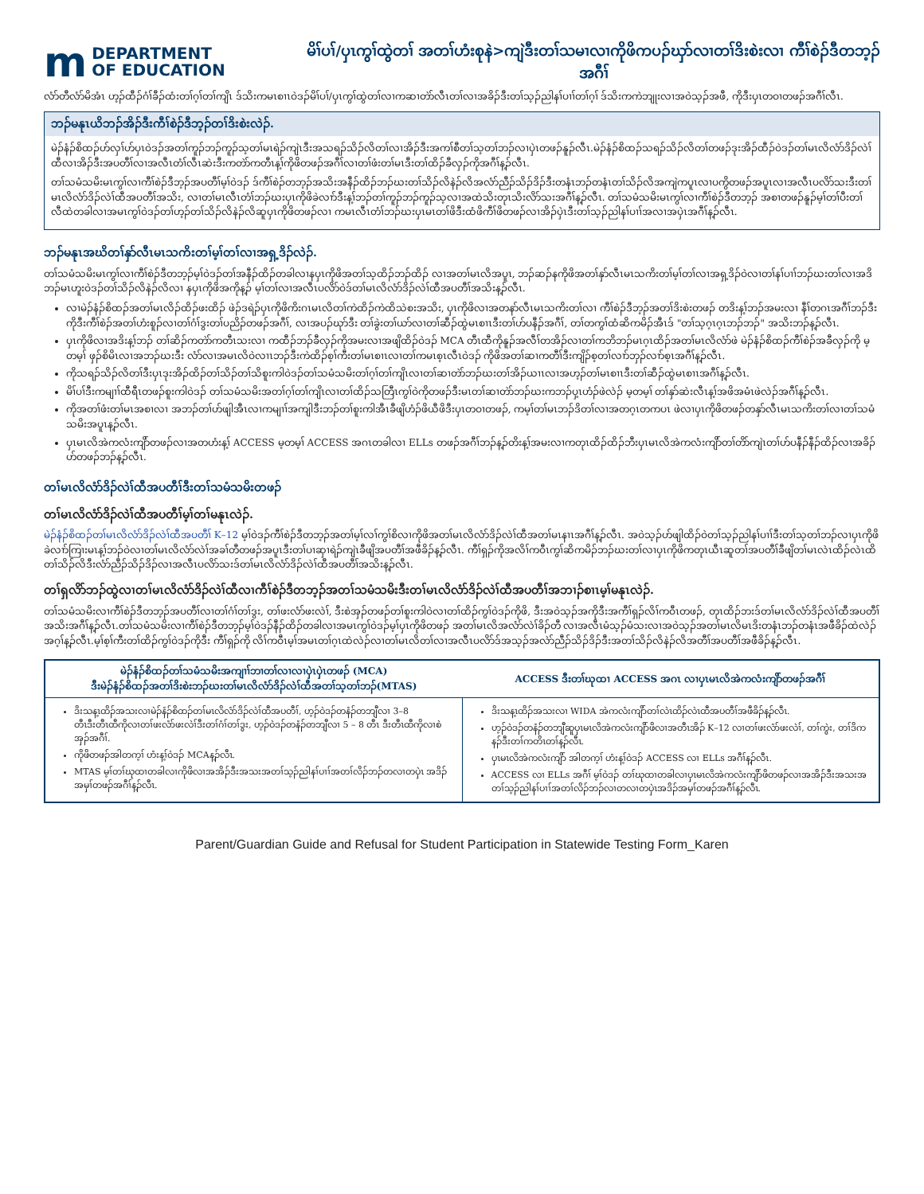m DEPARTMENT
OF EDUCATION
မိၢ်ပၢ်/ပှၤကွၢ်ထွဲတၢ် အတၢ်ဟံးစုနဲ>ကျဲဒီးတၢ်သမၢလၢကိုဖိကပၣ်ဃှာ်လၢတၢ်ဒိးစဲးလၢ ကီၢ်စဲၣ်ဒီတဘ့ၣ်အဂီၢ်
လံာ်တီလံာ်မိအံၤ ဟ့ၣ်ထီၣ်ဂံၢ်ခီၣ်ထံးတၢ်ဂ့ၢ်တၢ်ကျိၤ ဒ်သိးကမၤစၢၤဝဲဒၣ်မိၢ်ပၢ်/ပှၤကွၢ်ထွဲတၢ်လၢကဆၢတဲာ်လီၤတၢ်လၢအခိၣ်ဒီးတၢ်သ့ၣ်ညါနၢ်ပၢၢ်တၢ်ဂ့ၢ် ဒ်သိးကကဲဘျုးလၢအဝဲသ့ၣ်အဖီ, ကိုဒီးပှၤတဝၢတဖၣ်အဂီၢ်လီၤ.
ဘၣ်မနုၤယိဘၣ်အိၣ်ဒီးကီၢ်စဲၣ်ဒီဘ့ၣ်တၢ်ဒိးစဲးလဲၣ်.
မဲၣ်နံၣ်စိထၣ်ဟ်လှၢ်ဟ်ပှၤဝဲဒၣ်အတၢ်ကူၣ်ဘၣ်ကူၣ်သ့တၢ်မၤရဲၣ်ကျဲၤဒီးအသရၣ်သိၣ်လိတၢ်လၢအိၣ်ဒီးအကၢ်စီတၢ်သ့တၢ်ဘၣ်လၢပှဲၤတဖၣ်နူၣ်လီၤ.မဲၣ်နံၣ်စိထၣ်သရၣ်သိၣ်လိတၢ်တဖၣ်ဒုးအိၣ်ထီၣ်ဝဲဒၣ်တၢ်မၤလိလံာ်ဒိၣ်လဲၢ်ထီလၢအိၣ်ဒီးအပတီၢ်လၢအလီၤတံၢ်လီၤဆဲးဒီးကတဲာ်ကတီၤန့ၢ်ကိုဖိတဖၣ်အဂီၢ်လၢတၢ်ဖံးတၢ်မၤဒီးတၢ်ထိၣ်ခီလှၣ်ကိုအဂီၢ်န့ၣ်လီၤ.
တၢ်သမံသမိးမၤကွၢ်လၢကီၢ်စဲၣ်ဒီဘ့ၣ်အပတီၢ်မ့ၢ်ဝဲဒၣ် ဒ်ကီၢ်စဲၣ်တဘ့ၣ်အသိးအနီၣ်ထိၣ်ဘၣ်ဃးတၢ်သိၣ်လိနဲၣ်လိအလံာ်ညီၣ်သိၣ်ဒိၣ်ဒီးတနံၤဘၣ်တနံၤတၢ်သိၣ်လိအကျဲကပူၤလၢပကွိတဖၣ်အပူၤလၢအလီၤပလိာ်သးဒီးတၢ်မၤလိလံာ်ဒိၣ်လဲၢ်ထီအပတီၢ်အသိး, လၢတၢ်မၤလီၤတံၢ်ဘၣ်ဃးပှၤကိုဖိခဲလၢာ်ဒီးန့ၢ်ဘၣ်တၢ်ကူၣ်ဘၣ်ကူၣ်သ့လၢအထဲသိးတုၤသိးလိာ်သးအဂီၢ်န့ၣ်လီၤ. တၢ်သမံသမိးမၤကွၢ်လၢကီၢ်စဲၣ်ဒီတဘ့ၣ် အစၢတဖၣ်နူၣ်မ့ၢ်တၢ်ပီးတၢ်လီထဲတခါလၢအမၤကွၢ်ဝဲဒၣ်တၢ်ဟ့ၣ်တၢ်သိၣ်လိနဲၣ်လိဆူပှၤကိုဖိတဖၣ်လၢ ကမၤလီၤတံၢ်ဘၣ်ဃးပှၤမၤတၢ်ဖိဒီးထံဖိကီၢ်ဖိတဖၣ်လၢအိၣ်ပှဲၤဒီးတၢ်သ့ၣ်ညါနၢ်ပၢၢ်အလၢအပှဲၤအဂီၢ်န့ၣ်လီၤ.
ဘၣ်မနုၤအဃိတၢ်နှာ်လီၤမၤသကိးတၢ်မ့ၢ်တၢ်လၢအရှ့ဒိၣ်လဲၣ်.
တၢ်သမံသမိးမၤကွၢ်လၢကီၢ်စဲၣ်ဒီတဘ့ၣ်မ့ၢ်ဝဲဒၣ်တၢ်အနီၣ်ထိၣ်တခါလၢနပှၤကိုဖိအတၢ်သ့ထိၣ်ဘၣ်ထိၣ် လၢအတၢ်မၤလိအပူၤ, ဘၣ်ဆၣ်နကိုဖိအတၢ်နှာ်လီၤမၤသကိးတၢ်မ့ၢ်တၢ်လၢအရှ့ဒိၣ်ဝဲလၢတၢ်နၢ်ပၢၢ်ဘၣ်ဃးတၢ်လၢအဒိဘၣ်မၤဟူးဝဲဒၣ်တၢ်သိၣ်လိနဲၣ်လိလၢ နပှၤကိုဖိအကိုန့ၣ် မ့ၢ်တၢ်လၢအလီၤပလိာ်ဝဲဒ်တၢ်မၤလိလံာ်ဒိၣ်လဲၢ်ထီအပတီၢ်အသိးန့ၣ်လီၤ.
လၢမဲၣ်နံၣ်စိထၣ်အတၢ်မၤလိၣ်ထိၣ်ဖးထိၣ် ဖဲၣ်ဒရဲၣ်ပှၤကိုဖိကိးဂၤမၤလိတၢ်ကဲထိၣ်ကဲထိသဲစးအသိး, ပှၤကိုဖိလၢအတနာ်လီၤမၤသကိးတၢ်လၢ ကီၢ်စဲၣ်ဒီဘ့ၣ်အတၢ်ဒိးစဲးတဖၣ် တဒိးန့ၢ်ဘၣ်အမးလၢ နီၢ်တဂၤအဂီၢ်ဘၣ်ဒီးကိုဒီးကီၢ်စဲၣ်အတၢ်ဟံးစူၣ်လၢတၢ်ဂံၢ်ဒွးတၢ်ပညိၣ်တဖၣ်အဂီၢ်, လၢအပၣ်ဃုာ်ဒီး တၢ်ခွဲးတၢ်ယာ်လၢတၢ်ဆီၣ်ထွဲမၤစၢၤဒီးတၢ်ဟ်ပနီၣ်အဂီၢ်, တၢ်တကွၢ်ထံဆိကမိၣ်အီၤဒ် "တၢ်သ့ဂ့ၤဂ့ၤဘၣ်ဘၣ်" အသိးဘၣ်န့ၣ်လီၤ.
ပှၤကိုဖိလၢအဒိးန့ၢ်ဘၣ် တၢ်ဆိၣ်ကတဲာ်ကတီၤသးလၢ ကထီၣ်ဘၣ်ခီလှၣ်ကိုအမးလၢအဖျိထိၣ်ဝဲဒၣ် MCA တီၤထီကိုနူၣ်အလီၢ်တအိၣ်လၢတၢ်ကဘိဘၣ်မၤဂ့ၤထိၣ်အတၢ်မၤလိလံာ်ဖဲ မဲၣ်နံၣ်စိထၣ်ကီၢ်စဲၣ်အခီလှၣ်ကို မ့တမ့ၢ် ဖှၣ်စိမိၤလၢအဘၣ်ဃးဒီး လံာ်လၢအမၤလိဝဲလၢၤဘၣ်ဒီးကဲထိၣ်စ့ၢ်ကီးတၢ်မၤစၢၤလၢတၢ်ကမၤစ့ၤလီၤဝဲဒၣ် ကိုဖိအတၢ်ဆၢကတီၢ်ဒီးကျိၣ်စ့တၢ်လၢာ်ဘှၣ်လၢာ်စ့ၤအဂီၢ်န့ၣ်လီၤ.
ကိုသရၣ်သိၣ်လိတၢ်ဒီးပှၤဒုးအိၣ်ထိၣ်တၢ်သိၣ်တၢ်သိစူးကါဝဲဒၣ်တၢ်သမံသမိးတၢ်ဂ့ၢ်တၢ်ကျိၤလၢတၢ်ဆၢတဲာ်ဘၣ်ဃးတၢ်အိၣ်ယၢၤလၢအဟ့ၣ်တၢ်မၤစၢၤဒီးတၢ်ဆီၣ်ထွဲမၤစၢၤအဂီၢ်န့ၣ်လီၤ.
မိၢ်ပၢ်ဒီးကမျၢၢ်ထီရီၤတဖၣ်စူးကါဝဲဒၣ် တၢ်သမံသမိးအတၢ်ဂ့ၢ်တၢ်ကျိၤလၢတၢ်ထိၣ်သတြီၤကွၢ်ဝဲကိုတဖၣ်ဒီးမၤတၢ်ဆၢတဲာ်ဘၣ်ဃးကဘၣ်ပှ့ၤဟံၣ်ဖဲလဲၣ် မ့တမ့ၢ် တၢ်နှာ်ဆဲးလီၤန့ၢ်အဖိအမံၤဖဲလဲၣ်အဂီၢ်န့ၣ်လီၤ.
ကိုအတၢ်ဖံးတၢ်မၤအစၢလၢ အဘၣ်တၢ်ဟ်ဖျါအီၤလၢကမျၢၢ်အကျါဒီးဘၣ်တၢ်စူးကါအီၤခီဖျိဟံၣ်ဖိယီဖိဒီးပှၤတဝၢတဖၣ်, ကမ့ၢ်တၢ်မၤဘၣ်ဒိတၢ်လၢအတဂ့ၤတကပၤ ဖဲလၢပှၤကိုဖိတဖၣ်တနှာ်လီၤမၤသကိးတၢ်လၢတၢ်သမံသမိးအပူၤန့ၣ်လီၤ.
ပှၤမၤလိအဲကလံးကျိာ်တဖၣ်လၢအတဟံးန့ၢ် ACCESS မ့တမ့ၢ် ACCESS အဂၤတခါလၢ ELLs တဖၣ်အဂီၢ်ဘၣ်န့ၣ်တိးန့ၢ်အမးလၢကတုၤထိၣ်ထိၣ်ဘီးပှၤမၤလိအဲကလံးကျိာ်တၢ်တိာ်ကျဲၤတၢ်ဟ်ပနီၣ်နီၣ်ထိၣ်လၢအခိၣ်ဟ်တဖၣ်ဘၣ်န့ၣ်လီၤ.
တၢ်မၤလိလံာ်ဒိၣ်လဲၢ်ထီအပတီၢ်ဒီးတၢ်သမံသမိးတဖၣ်
တၢ်မၤလိလံာ်ဒိၣ်လဲၢ်ထီအပတီၢ်မ့ၢ်တၢ်မနုၤလဲၣ်.
မဲၣ်နံၣ်စိထၣ်တၢ်မၤလိလံာ်ဒိၣ်လဲၢ်ထီအပတီၢ် K–12 မ့ၢ်ဝဲဒၣ်ကီၢ်စဲၣ်ဒီတဘ့ၣ်အတၢ်မ့ၢ်လၢ်ကွၢ်စိလၢကိုဖိအတၢ်မၤလိလံာ်ဒိၣ်လဲၢ်ထီအတၢ်မၤနၢၤအဂီၢ်န့ၣ်လီၤ. အဝဲသ့ၣ်ဟ်ဖျါထိၣ်ဝဲတၢ်သ့ၣ်ညါနၢ်ပၢၢ်ဒီးတၢ်သ့တၢ်ဘၣ်လၢပှၤကိုဖိခဲလၢာ်ကြၢးမၤန့ၢ်ဘၣ်ဝဲလၢတၢ်မၤလိလံာ်လဲၢ်အခၢ်တီတဖၣ်အပူၤဒီးတၢ်ပၢဆှၢရဲၣ်ကျဲၤခီဖျိအပတီၢ်အဖီခိၣ်န့ၣ်လီၤ. ကီၢ်ရှၣ်ကိုအလိၢ်ကဝီၤကွၢ်ဆိကမိၣ်ဘၣ်ဃးတၢ်လၢပှၤကိုဖိကတုၤယီၤဆူတၢ်အပတီၢ်ခီဖျိတၢ်မၤလဲၤထိၣ်လဲၤထိတၢ်သိၣ်လိဒီးလံာ်ညီၣ်သိၣ်ဒိၣ်လၢအလီၤပလိာ်သးဒ်တၢ်မၤလိလံာ်ဒိၣ်လဲၢ်ထီအပတီၢ်အသိးန့ၣ်လီၤ.
တၢ်ရှလိာ်ဘၣ်ထွဲလၢတၢ်မၤလိလံာ်ဒိၣ်လဲၢ်ထီလၢကီၢ်စဲၣ်ဒီတဘ့ၣ်အတၢ်သမံသမိးဒီးတၢ်မၤလိလံာ်ဒိၣ်လဲၢ်ထီအပတီၢ်အဘၢၣ်စၢၤမ့ၢ်မနုၤလဲၣ်.
တၢ်သမံသမိးလၢကီၢ်စဲၣ်ဒီတဘ့ၣ်အပတီၢ်လၢတၢ်ဂံၢ်တၢ်ဒွး, တၢ်ဖးလံာ်ဖးလဲၢ်, ဒီးစဲအှၣ်တဖၣ်တၢ်စူးကါဝဲလၢတၢ်ထိၣ်ကွၢ်ဝဲဒၣ်ကိုဖိ, ဒီးအဝဲသ့ၣ်အကိုဒီးအကီၢ်ရှၣ်လိၢ်ကဝီၤတဖၣ်, တုၤထိၣ်ဘးဒ်တၢ်မၤလိလံာ်ဒိၣ်လဲၢ်ထီအပတီၢ်အသိးအဂီၢ်န့ၣ်လီၤ.တၢ်သမံသမိးလၢကီၢ်စဲၣ်ဒီတဘ့ၣ်မ့ၢ်ဝဲဒၣ်နီၣ်ထိၣ်တခါလၢအမၤကွၢ်ဝဲဒၣ်မ့ၢ်ပှၤကိုဖိတဖၣ် အတၢ်မၤလိအလံာ်လဲၢ်ခိၣ်တီ လၢအလီၤမံသ့ၣ်မံသးလၢအဝဲသ့ၣ်အတၢ်မၤလိမၤဒိးတနံၤဘၣ်တနံၤအဖီခိၣ်ထဲလဲၣ်အဂ့ၢ်န့ၣ်လီၤ.မ့ၢ်စ့ၢ်ကီးတၢ်ထိၣ်ကွၢ်ဝဲဒၣ်ကိုဒီး ကီၢ်ရှၣ်ကို လိၢ်ကဝီၤမ့ၢ်အမၤတၢ်ဂ့ၤထဲလဲၣ်လၢတၢ်မၤလိတၢ်လၢအလီၤပလိာ်ဒ်အသ့ၣ်အလဲာ်ညီၣ်သိၣ်ဒိၣ်ဒီးအတၢ်သိၣ်လိနဲၣ်လိအတီၢ်အပတီၢ်အဖီခိၣ်န့ၣ်လီၤ.
| မဲၣ်နံၣ်စိထၣ်တၢ်သမံသမိးအကျၢၢ်ဘၢတၢ်လၢလၢပှဲၤပှဲၤတဖၣ် (MCA) ဒီးမဲၣ်နံၣ်စိထၣ်အတၢ်ဒိးစဲးဘၣ်ဃးတၢ်မၤလိလံာ်ဒိၣ်လဲၢ်ထီအတၢ်သ့တၢ်ဘၣ်(MTAS) | ACCESS ဒီးတၢ်ဃုထၢ ACCESS အဂၤ လၢပှၤမၤလိအဲကလံးကျိာ်တဖၣ်အဂီၢ် |
| --- | --- |
| ဒိးသန့ၤထိၣ်အသးလၢမဲၣ်နံၣ်စိထၣ်တၢ်မၤလိလံာ်ဒိၣ်လဲၢ်ထီအပတီၢ်, ဟ့ၣ်ဝဲဒၣ်တနံၣ်တဘျီလၢ 3–8 တီၤဒီးတီၤထီကိုလၢတၢ်ဖးလံာ်ဖးလဲၢ်ဒီးတၢ်ဂံၢ်တၢ်ဒွး, ဟ့ၣ်ဝဲဒၣ်တနံၣ်တဘျီလၢ 5 – 8 တီၤ ဒီးတီၤထီကိုလၢစဲအှၣ်အဂီၢ်. ကိုဖိတဖၣ်အါတက့ၢ် ဟံးန့ၢ်ဝဲဒၣ် MCAန့ၣ်လီၤ. MTAS မ့ၢ်တၢ်ဃုထၢတခါလၢကိုဖိလၢအအိၣ်ဒီးအသးအတၢ်သ့ၣ်ညါနၢ်ပၢၢ်အတၢ်လိၣ်ဘၣ်တလၢတပှဲၤ အဒိၣ်အမှၢ်တဖၣ်အဂီၢ်န့ၣ်လီၤ. | ဒိးသန့ၤထိၣ်အသးလၢ WIDA အဲကလံးကျိာ်တၢ်လဲၤထိၣ်လဲၤထီအပတီၢ်အဖီခိၣ်န့ၣ်လီၤ. ဟ့ၣ်ဝဲဒၣ်တနံၣ်တဘျီဆူပှၤမၤလိအဲကလံးကျိာ်ဖိလၢအတီၤအိၣ် K–12 လၢတၢ်ဖးလံာ်ဖးလဲၢ်, တၢ်ကွဲး, တၢ်ဒိကနၣ်ဒီးတၢ်ကတိၤတၢ်န့ၣ်လီၤ. ပှၤမၤလိအဲကလံးကျိာ် အါတက့ၢ် ဟံးန့ၢ်ဝဲဒၣ် ACCESS လၢ ELLs အဂီၢ်န့ၣ်လီၤ. ACCESS လၢ ELLs အဂီၢ် မ့ၢ်ဝဲဒၣ် တၢ်ဃုထၢတခါလၢပှၤမၤလိအဲကလံးကျိာ်ဖိတဖၣ်လၢအအိၣ်ဒီးအသးအတၢ်သ့ၣ်ညါနၢ်ပၢၢ်အတၢ်လိၣ်ဘၣ်လၢတလၢတပှဲၤအဒိၣ်အမှၢ်တဖၣ်အဂီၢ်န့ၣ်လီၤ. |
Parent/Guardian Guide and Refusal for Student Participation in Statewide Testing Form_Karen